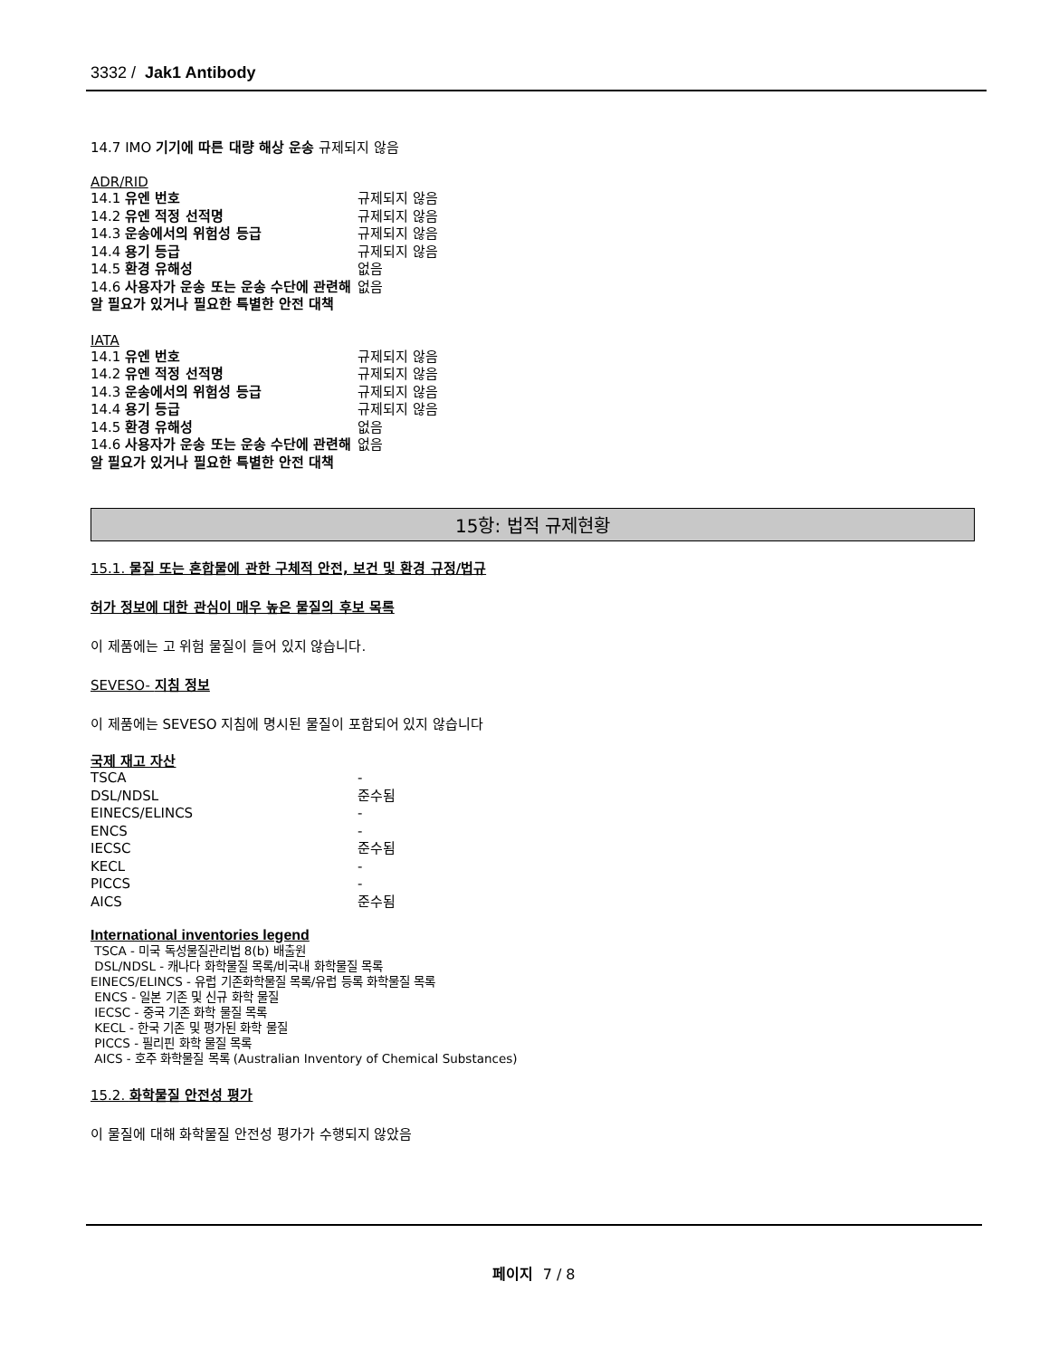3332 / Jak1 Antibody
14.7 IMO 기기에 따른 대량 해상 운송 규제되지 않음
ADR/RID
| 14.1 유엔 번호 | 규제되지 않음 |
| 14.2 유엔 적정 선적명 | 규제되지 않음 |
| 14.3 운송에서의 위험성 등급 | 규제되지 않음 |
| 14.4 용기 등급 | 규제되지 않음 |
| 14.5 환경 유해성 | 없음 |
| 14.6 사용자가 운송 또는 운송 수단에 관련해 알 필요가 있거나 필요한 특별한 안전 대책 | 없음 |
IATA
| 14.1 유엔 번호 | 규제되지 않음 |
| 14.2 유엔 적정 선적명 | 규제되지 않음 |
| 14.3 운송에서의 위험성 등급 | 규제되지 않음 |
| 14.4 용기 등급 | 규제되지 않음 |
| 14.5 환경 유해성 | 없음 |
| 14.6 사용자가 운송 또는 운송 수단에 관련해 알 필요가 있거나 필요한 특별한 안전 대책 | 없음 |
15항: 법적 규제현황
15.1. 물질 또는 혼합물에 관한 구체적 안전, 보건 및 환경 규정/법규
허가 정보에 대한 관심이 매우 높은 물질의 후보 목록
이 제품에는 고 위험 물질이 들어 있지 않습니다.
SEVESO- 지침 정보
이 제품에는 SEVESO 지침에 명시된 물질이 포함되어 있지 않습니다
국제 재고 자산
| TSCA | - |
| DSL/NDSL | 준수됨 |
| EINECS/ELINCS | - |
| ENCS | - |
| IECSC | 준수됨 |
| KECL | - |
| PICCS | - |
| AICS | 준수됨 |
International inventories legend
TSCA - 미국 독성물질관리법 8(b) 배출원
DSL/NDSL - 캐나다 화학물질 목록/비국내 화학물질 목록
EINECS/ELINCS - 유럽 기존화학물질 목록/유럽 등록 화학물질 목록
ENCS - 일본 기존 및 신규 화학 물질
IECSC - 중국 기존 화학 물질 목록
KECL - 한국 기존 및 평가된 화학 물질
PICCS - 필리핀 화학 물질 목록
AICS - 호주 화학물질 목록 (Australian Inventory of Chemical Substances)
15.2. 화학물질 안전성 평가
이 물질에 대해 화학물질 안전성 평가가 수행되지 않았음
페이지 7 / 8